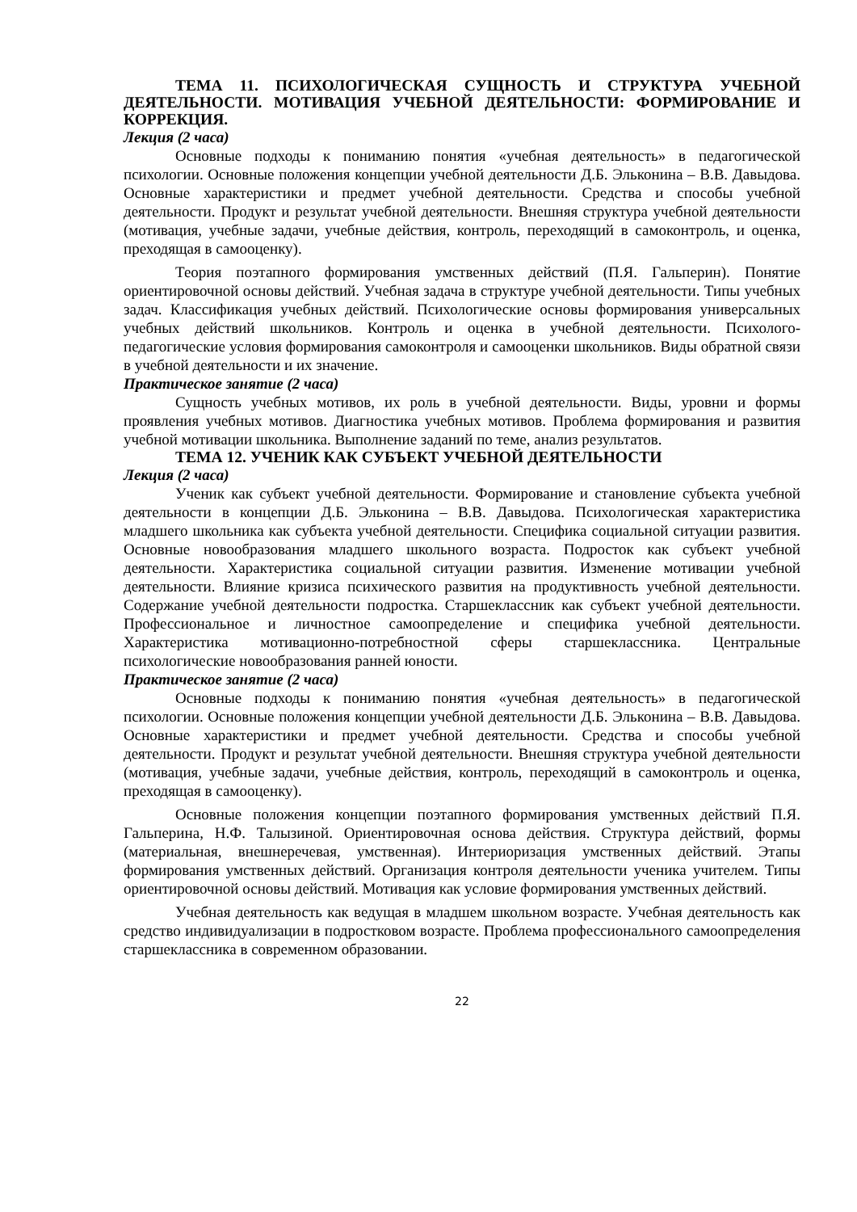ТЕМА 11. ПСИХОЛОГИЧЕСКАЯ СУЩНОСТЬ И СТРУКТУРА УЧЕБНОЙ ДЕЯТЕЛЬНОСТИ. МОТИВАЦИЯ УЧЕБНОЙ ДЕЯТЕЛЬНОСТИ: ФОРМИРОВАНИЕ И КОРРЕКЦИЯ.
Лекция (2 часа)
Основные подходы к пониманию понятия «учебная деятельность» в педагогической психологии. Основные положения концепции учебной деятельности Д.Б. Эльконина – В.В. Давыдова. Основные характеристики и предмет учебной деятельности. Средства и способы учебной деятельности. Продукт и результат учебной деятельности. Внешняя структура учебной деятельности (мотивация, учебные задачи, учебные действия, контроль, переходящий в самоконтроль, и оценка, преходящая в самооценку).
Теория поэтапного формирования умственных действий (П.Я. Гальперин). Понятие ориентировочной основы действий. Учебная задача в структуре учебной деятельности. Типы учебных задач. Классификация учебных действий. Психологические основы формирования универсальных учебных действий школьников. Контроль и оценка в учебной деятельности. Психолого-педагогические условия формирования самоконтроля и самооценки школьников. Виды обратной связи в учебной деятельности и их значение.
Практическое занятие (2 часа)
Сущность учебных мотивов, их роль в учебной деятельности. Виды, уровни и формы проявления учебных мотивов. Диагностика учебных мотивов. Проблема формирования и развития учебной мотивации школьника. Выполнение заданий по теме, анализ результатов.
ТЕМА 12. УЧЕНИК КАК СУБЪЕКТ УЧЕБНОЙ ДЕЯТЕЛЬНОСТИ
Лекция (2 часа)
Ученик как субъект учебной деятельности. Формирование и становление субъекта учебной деятельности в концепции Д.Б. Эльконина – В.В. Давыдова. Психологическая характеристика младшего школьника как субъекта учебной деятельности. Специфика социальной ситуации развития. Основные новообразования младшего школьного возраста. Подросток как субъект учебной деятельности. Характеристика социальной ситуации развития. Изменение мотивации учебной деятельности. Влияние кризиса психического развития на продуктивность учебной деятельности. Содержание учебной деятельности подростка. Старшеклассник как субъект учебной деятельности. Профессиональное и личностное самоопределение и специфика учебной деятельности. Характеристика мотивационно-потребностной сферы старшеклассника. Центральные психологические новообразования ранней юности.
Практическое занятие (2 часа)
Основные подходы к пониманию понятия «учебная деятельность» в педагогической психологии. Основные положения концепции учебной деятельности Д.Б. Эльконина – В.В. Давыдова. Основные характеристики и предмет учебной деятельности. Средства и способы учебной деятельности. Продукт и результат учебной деятельности. Внешняя структура учебной деятельности (мотивация, учебные задачи, учебные действия, контроль, переходящий в самоконтроль и оценка, преходящая в самооценку).
Основные положения концепции поэтапного формирования умственных действий П.Я. Гальперина, Н.Ф. Талызиной. Ориентировочная основа действия. Структура действий, формы (материальная, внешнеречевая, умственная). Интериоризация умственных действий. Этапы формирования умственных действий. Организация контроля деятельности ученика учителем. Типы ориентировочной основы действий. Мотивация как условие формирования умственных действий.
Учебная деятельность как ведущая в младшем школьном возрасте. Учебная деятельность как средство индивидуализации в подростковом возрасте. Проблема профессионального самоопределения старшеклассника в современном образовании.
22